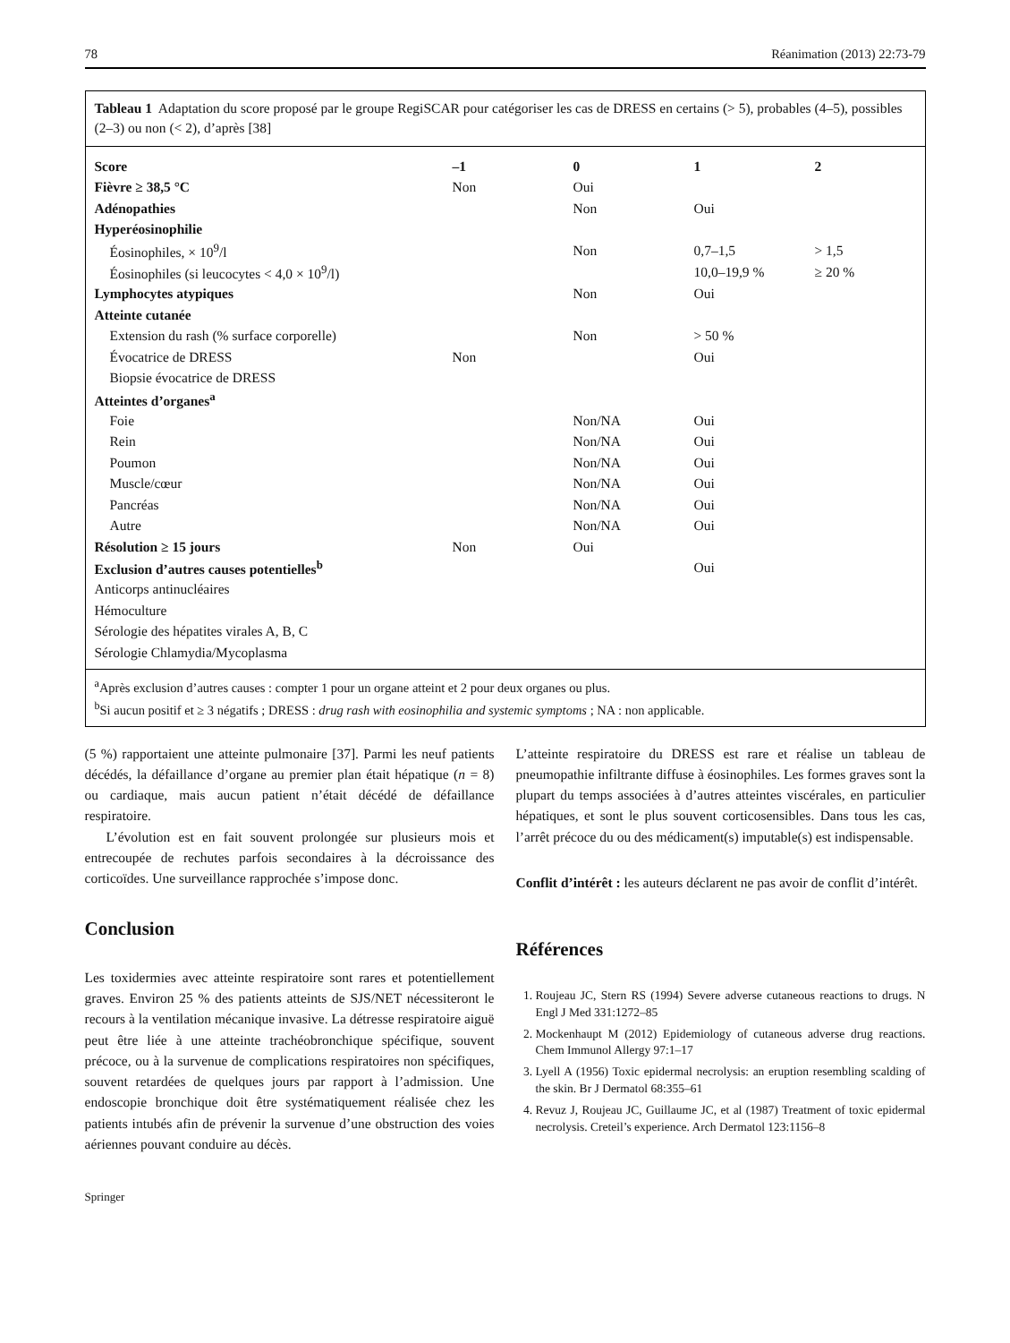78 Réanimation (2013) 22:73-79
Tableau 1 Adaptation du score proposé par le groupe RegiSCAR pour catégoriser les cas de DRESS en certains (> 5), probables (4–5), possibles (2–3) ou non (< 2), d’après [38]
| Score | –1 | 0 | 1 | 2 |
| --- | --- | --- | --- | --- |
| Fièvre ≥ 38,5 °C | Non | Oui | | |
| Adénopathies | | Non | Oui | |
| Hyperéosinophilie | | | | |
| Éosinophiles, × 10<sup>9</sup>/l | | Non | 0,7–1,5 | > 1,5 |
| Éosinophiles (si leucocytes < 4,0 × 10<sup>9</sup>/l) | | | 10,0–19,9 % | ≥ 20 % |
| Lymphocytes atypiques | | Non | Oui | |
| Atteinte cutanée | | | | |
| Extension du rash (% surface corporelle) | | Non | > 50 % | |
| Évocatrice de DRESS | Non | | Oui | |
| Biopsie évocatrice de DRESS | | | | |
| Atteintes d’organes<sup>a</sup> | | | | |
| Foie | | Non/NA | Oui | |
| Rein | | Non/NA | Oui | |
| Poumon | | Non/NA | Oui | |
| Muscle/cœur | | Non/NA | Oui | |
| Pancréas | | Non/NA | Oui | |
| Autre | | Non/NA | Oui | |
| Résolution ≥ 15 jours | Non | Oui | | |
| Exclusion d’autres causes potentielles<sup>b</sup> | | | Oui | |
| Anticorps antinucléaires | | | | |
| Hémoculture | | | | |
| Sérologie des hépatites virales A, B, C | | | | |
| Sérologie Chlamydia/Mycoplasma | | | | |
<sup>a</sup> Après exclusion d’autres causes : compter 1 pour un organe atteint et 2 pour deux organes ou plus.
<sup>b</sup> Si aucun positif et ≥ 3 négatifs ; DRESS : drug rash with eosinophilia and systemic symptoms ; NA : non applicable.
(5 %) rapportaient une atteinte pulmonaire [37]. Parmi les neuf patients décédés, la défaillance d’organe au premier plan était hépatique (n = 8) ou cardiaque, mais aucun patient n’était décédé de défaillance respiratoire.
L’évolution est en fait souvent prolongée sur plusieurs mois et entrecoupée de rechutes parfois secondaires à la décroissance des corticoïdes. Une surveillance rapprochée s’impose donc.
Conclusion
Les toxidermies avec atteinte respiratoire sont rares et potentiellement graves. Environ 25 % des patients atteints de SJS/NET nécessiteront le recours à la ventilation mécanique invasive. La détresse respiratoire aiguë peut être liée à une atteinte trachéobronchique spécifique, souvent précoce, ou à la survenue de complications respiratoires non spécifiques, souvent retardées de quelques jours par rapport à l’admission. Une endoscopie bronchique doit être systématiquement réalisée chez les patients intubés afin de prévenir la survenue d’une obstruction des voies aériennes pouvant conduire au décès.
L’atteinte respiratoire du DRESS est rare et réalise un tableau de pneumopathie infiltrante diffuse à éosinophiles. Les formes graves sont la plupart du temps associées à d’autres atteintes viscérales, en particulier hépatiques, et sont le plus souvent corticosensibles. Dans tous les cas, l’arrêt précoce du ou des médicament(s) imputable(s) est indispensable.
Conflit d’intérêt : les auteurs déclarent ne pas avoir de conflit d’intérêt.
Références
1. Roujeau JC, Stern RS (1994) Severe adverse cutaneous reactions to drugs. N Engl J Med 331:1272–85
2. Mockenhaupt M (2012) Epidemiology of cutaneous adverse drug reactions. Chem Immunol Allergy 97:1–17
3. Lyell A (1956) Toxic epidermal necrolysis: an eruption resembling scalding of the skin. Br J Dermatol 68:355–61
4. Revuz J, Roujeau JC, Guillaume JC, et al (1987) Treatment of toxic epidermal necrolysis. Creteil’s experience. Arch Dermatol 123:1156–8
Springer